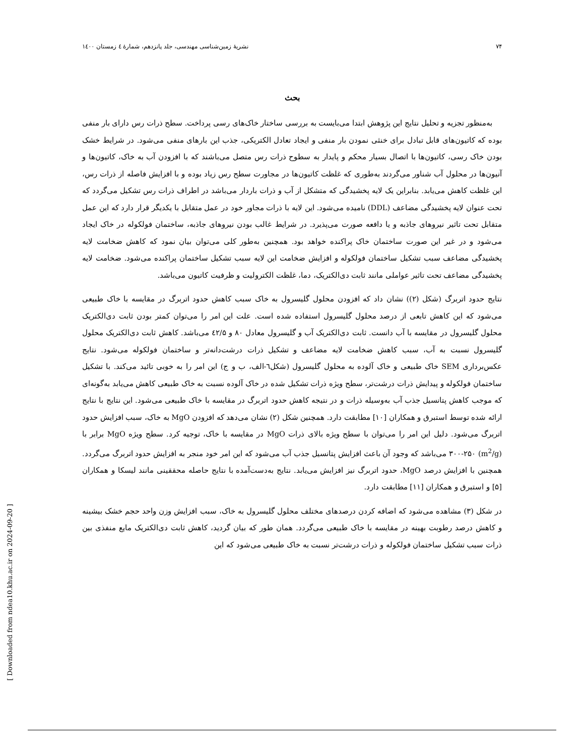[ Downloaded from ndea10.khu.ac.ir on 2024-09-20 ]
۷۴ نشریهٔ زمین‌شناسی مهندسی، جلد پانزدهم، شمارهٔ ٤ زمستان ۱٤۰۰
بحث
به‌منظور تجزیه و تحلیل نتایج این پژوهش ابتدا می‌بایست به بررسی ساختار خاک‌های رسی پرداخت. سطح ذرات رس دارای بار منفی بوده که کاتیون‌های قابل تبادل برای خنثی نمودن بار منفی و ایجاد تعادل الکتریکی، جذب این بارهای منفی می‌شود. در شرایط خشک بودن خاک رسی، کاتیون‌ها با اتصال بسیار محکم و پایدار به سطوح ذرات رس متصل می‌باشند که با افزودن آب به خاک، کاتیون‌ها و آنیون‌ها در محلول آب شناور می‌گردند به‌طوری که غلظت کاتیون‌ها در مجاورت سطح رس زیاد بوده و با افزایش فاصله از ذرات رس، این غلظت کاهش می‌یابد. بنابراین یک لایه پخشیدگی که متشکل از آب و ذرات باردار می‌باشد در اطراف ذرات رس تشکیل می‌گردد که تحت عنوان لایه پخشیدگی مضاعف (DDL) نامیده می‌شود. این لایه با ذرات مجاور خود در عمل متقابل با یکدیگر قرار دارد که این عمل متقابل تحت تاثیر نیروهای جاذبه و یا دافعه صورت می‌پذیرد. در شرایط غالب بودن نیروهای جاذبه، ساختمان فولکوله در خاک ایجاد می‌شود و در غیر این صورت ساختمان خاک پراکنده خواهد بود. همچنین به‌طور کلی می‌توان بیان نمود که کاهش ضخامت لایه پخشیدگی مضاعف سبب تشکیل ساختمان فولکوله و افزایش ضخامت این لایه سبب تشکیل ساختمان پراکنده می‌شود. ضخامت لایه پخشیدگی مضاعف تحت تاثیر عواملی مانند ثابت دی‌الکتریک، دما، غلظت الکترولیت و ظرفیت کاتیون می‌باشد.
نتایج حدود اتربرگ (شکل (۲)) نشان داد که افزودن محلول گلیسرول به خاک سبب کاهش حدود اتربرگ در مقایسه با خاک طبیعی می‌شود که این کاهش تابعی از درصد محلول گلیسرول استفاده شده است. علت این امر را می‌توان کمتر بودن ثابت دی‌الکتریک محلول گلیسرول در مقایسه با آب دانست. ثابت دی‌الکتریک آب و گلیسرول معادل ۸۰ و ٤۲/۵ می‌باشد. کاهش ثابت دی‌الکتریک محلول گلیسرول نسبت به آب، سبب کاهش ضخامت لایه مضاعف و تشکیل ذرات درشت‌دانه‌تر و ساختمان فولکوله می‌شود. نتایج عکس‌برداری SEM خاک طبیعی و خاک آلوده به محلول گلیسرول (شکل٦-الف، ب و ج) این امر را به خوبی تائید می‌کند. با تشکیل ساختمان فولکوله و پیدایش ذرات درشت‌تر، سطح ویژه ذرات تشکیل شده در خاک آلوده نسبت به خاک طبیعی کاهش می‌یابد به‌گونه‌ای که موجب کاهش پتانسیل جذب آب به‌وسیله ذرات و در نتیجه کاهش حدود اتربرگ در مقایسه با خاک طبیعی می‌شود. این نتایج با نتایج ارائه شده توسط استبرق و همکاران [۱۰] مطابقت دارد. همچنین شکل (۲) نشان می‌دهد که افزودن MgO به خاک، سبب افزایش حدود اتربرگ می‌شود. دلیل این امر را می‌توان با سطح ویژه بالای ذرات MgO در مقایسه با خاک، توجیه کرد. سطح ویژه MgO برابر با (m<sup>2</sup>/g) ۳۰۰-۲۵۰ می‌باشد که وجود آن باعث افزایش پتانسیل جذب آب می‌شود که این امر خود منجر به افزایش حدود اتربرگ می‌گردد. همچنین با افزایش درصد MgO، حدود اتربرگ نیز افزایش می‌یابد. نتایج به‌دست‌آمده با نتایج حاصله محققینی مانند لیسکا و همکاران [۵] و استبرق و همکاران [۱۱] مطابقت دارد.
در شکل (۳) مشاهده می‌شود که اضافه کردن درصدهای مختلف محلول گلیسرول به خاک، سبب افزایش وزن واحد حجم خشک بیشینه و کاهش درصد رطوبت بهینه در مقایسه با خاک طبیعی می‌گردد. همان طور که بیان گردید، کاهش ثابت دی‌الکتریک مایع منفذی بین ذرات سبب تشکیل ساختمان فولکوله و ذرات درشت‌تر نسبت به خاک طبیعی می‌شود که این